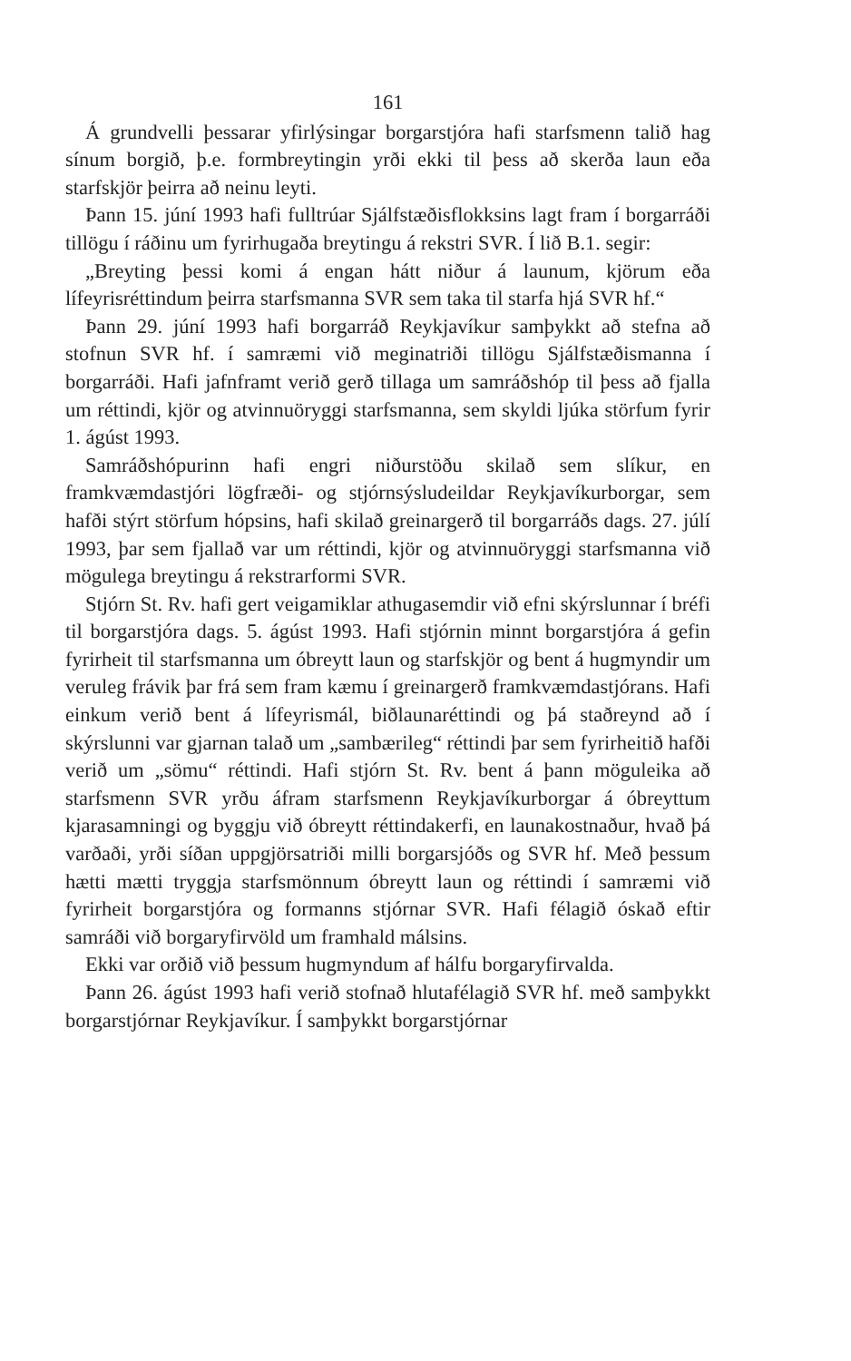161
Á grundvelli þessarar yfirlýsingar borgarstjóra hafi starfsmenn talið hag sínum borgið, þ.e. formbreytingin yrði ekki til þess að skerða laun eða starfskjör þeirra að neinu leyti.
Þann 15. júní 1993 hafi fulltrúar Sjálfstæðisflokksins lagt fram í borgarráði tillögu í ráðinu um fyrirhugaða breytingu á rekstri SVR. Í lið B.1. segir:
„Breyting þessi komi á engan hátt niður á launum, kjörum eða lífeyrisréttindum þeirra starfsmanna SVR sem taka til starfa hjá SVR hf.“
Þann 29. júní 1993 hafi borgarráð Reykjavíkur samþykkt að stefna að stofnun SVR hf. í samræmi við meginatriði tillögu Sjálfstæðismanna í borgarráði. Hafi jafnframt verið gerð tillaga um samráðshóp til þess að fjalla um réttindi, kjör og atvinnuöryggi starfsmanna, sem skyldi ljúka störfum fyrir 1. ágúst 1993.
Samráðshópurinn hafi engri niðurstöðu skilað sem slíkur, en framkvæmdastjóri lögfræði- og stjórnsýsludeildar Reykjavíkurborgar, sem hafði stýrt störfum hópsins, hafi skilað greinargerð til borgarráðs dags. 27. júlí 1993, þar sem fjallað var um réttindi, kjör og atvinnuöryggi starfsmanna við mögulega breytingu á rekstrarformi SVR.
Stjórn St. Rv. hafi gert veigamiklar athugasemdir við efni skýrslunnar í bréfi til borgarstjóra dags. 5. ágúst 1993. Hafi stjórnin minnt borgarstjóra á gefin fyrirheit til starfsmanna um óbreytt laun og starfskjör og bent á hugmyndir um veruleg frávik þar frá sem fram kæmu í greinargerð framkvæmdastjórans. Hafi einkum verið bent á lífeyrismál, biðlaunaréttindi og þá staðreynd að í skýrslunni var gjarnan talað um „sambærileg“ réttindi þar sem fyrirheitið hafði verið um „sömu“ réttindi. Hafi stjórn St. Rv. bent á þann möguleika að starfsmenn SVR yrðu áfram starfsmenn Reykjavíkurborgar á óbreyttum kjarasamningi og byggju við óbreytt réttindakerfi, en launakostnaður, hvað þá varðaði, yrði síðan uppgjörsatriði milli borgarsjóðs og SVR hf. Með þessum hætti mætti tryggja starfsmönnum óbreytt laun og réttindi í samræmi við fyrirheit borgarstjóra og formanns stjórnar SVR. Hafi félagið óskað eftir samráði við borgaryfirvöld um framhald málsins.
Ekki var orðið við þessum hugmyndum af hálfu borgaryfirvalda.
Þann 26. ágúst 1993 hafi verið stofnað hlutafélagið SVR hf. með samþykkt borgarstjórnar Reykjavíkur. Í samþykkt borgarstjórnar